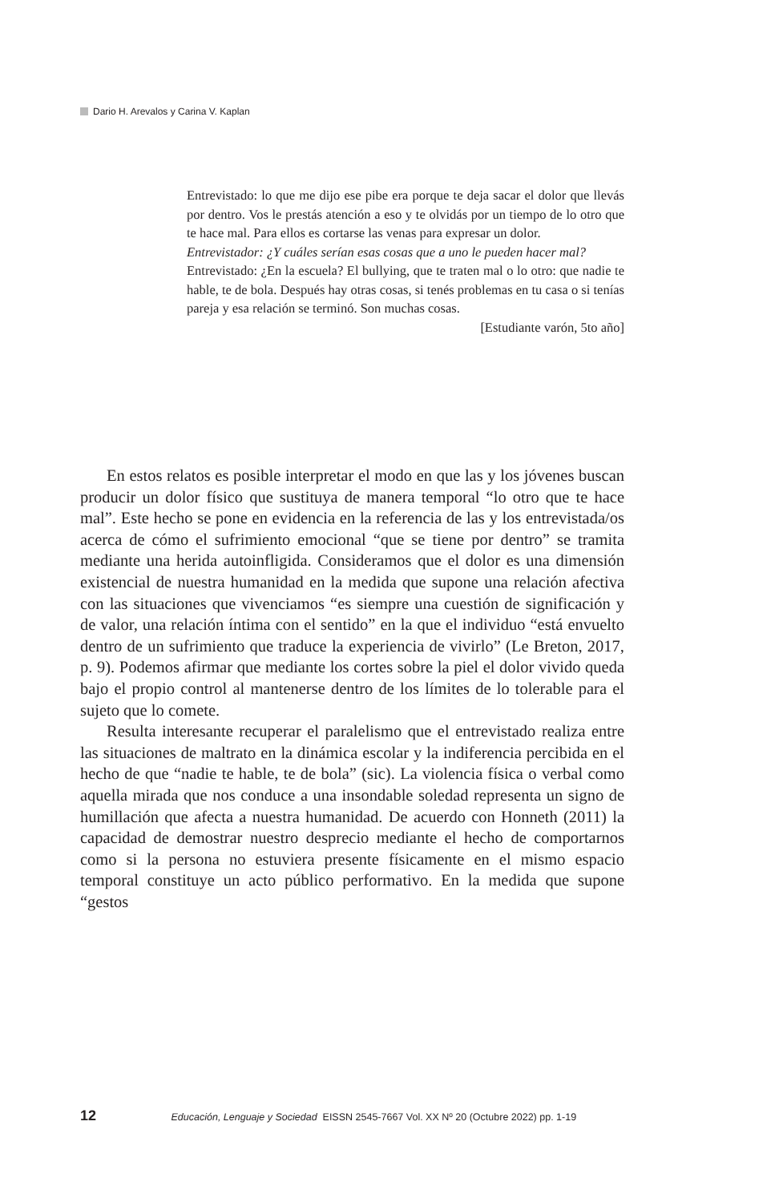Dario H. Arevalos y Carina V. Kaplan
Entrevistado: lo que me dijo ese pibe era porque te deja sacar el dolor que llevás por dentro. Vos le prestás atención a eso y te olvidás por un tiempo de lo otro que te hace mal. Para ellos es cortarse las venas para expresar un dolor.
Entrevistador: ¿Y cuáles serían esas cosas que a uno le pueden hacer mal?
Entrevistado: ¿En la escuela? El bullying, que te traten mal o lo otro: que nadie te hable, te de bola. Después hay otras cosas, si tenés problemas en tu casa o si tenías pareja y esa relación se terminó. Son muchas cosas.
[Estudiante varón, 5to año]
En estos relatos es posible interpretar el modo en que las y los jóvenes buscan producir un dolor físico que sustituya de manera temporal “lo otro que te hace mal”. Este hecho se pone en evidencia en la referencia de las y los entrevistada/os acerca de cómo el sufrimiento emocional “que se tiene por dentro” se tramita mediante una herida autoinfligida. Consideramos que el dolor es una dimensión existencial de nuestra humanidad en la medida que supone una relación afectiva con las situaciones que vivenciamos “es siempre una cuestión de significación y de valor, una relación íntima con el sentido” en la que el individuo “está envuelto dentro de un sufrimiento que traduce la experiencia de vivirlo” (Le Breton, 2017, p. 9). Podemos afirmar que mediante los cortes sobre la piel el dolor vivido queda bajo el propio control al mantenerse dentro de los límites de lo tolerable para el sujeto que lo comete.
Resulta interesante recuperar el paralelismo que el entrevistado realiza entre las situaciones de maltrato en la dinámica escolar y la indiferencia percibida en el hecho de que “nadie te hable, te de bola” (sic). La violencia física o verbal como aquella mirada que nos conduce a una insondable soledad representa un signo de humillación que afecta a nuestra humanidad. De acuerdo con Honneth (2011) la capacidad de demostrar nuestro desprecio mediante el hecho de comportarnos como si la persona no estuviera presente físicamente en el mismo espacio temporal constituye un acto público performativo. En la medida que supone “gestos
12 Educación, Lenguaje y Sociedad EISSN 2545-7667 Vol. XX Nº 20 (Octubre 2022) pp. 1-19